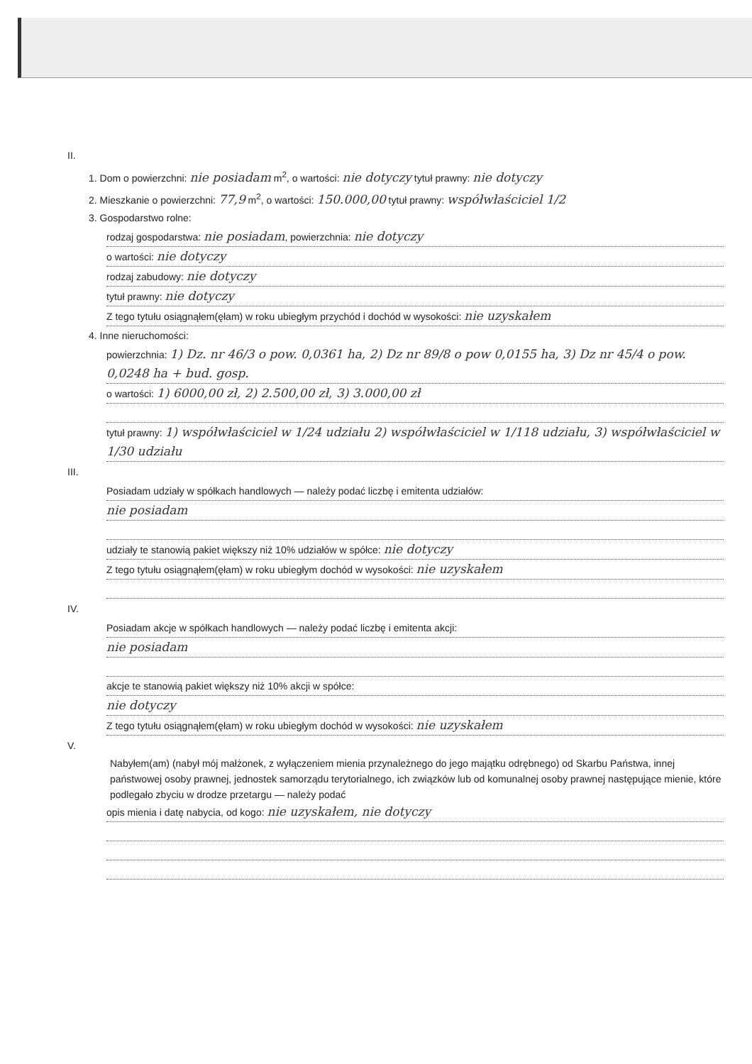II.
1. Dom o powierzchni: nie posiadam m<sup>2</sup>, o wartości: nie dotyczy tytuł prawny: nie dotyczy
2. Mieszkanie o powierzchni: 77,9 m<sup>2</sup>, o wartości: 150.000,00 tytuł prawny: współwłaściciel 1/2
3. Gospodarstwo rolne:
rodzaj gospodarstwa: nie posiadam, powierzchnia: nie dotyczy
o wartości: nie dotyczy
rodzaj zabudowy: nie dotyczy
tytuł prawny: nie dotyczy
Z tego tytułu osiągnąłem(ęłam) w roku ubiegłym przychód i dochód w wysokości: nie uzyskałem
4. Inne nieruchomości:
powierzchnia: 1) Dz. nr 46/3 o pow. 0,0361 ha, 2) Dz nr 89/8 o pow 0,0155 ha, 3) Dz nr 45/4 o pow. 0,0248 ha + bud. gosp.
o wartości: 1) 6000,00 zł, 2) 2.500,00 zł, 3) 3.000,00 zł
tytuł prawny: 1) współwłaściciel w 1/24 udziału 2) współwłaściciel w 1/118 udziału, 3) współwłaściciel w 1/30 udziału
III.
Posiadam udziały w spółkach handlowych — należy podać liczbę i emitenta udziałów:
nie posiadam
udziały te stanowią pakiet większy niż 10% udziałów w spółce: nie dotyczy
Z tego tytułu osiągnąłem(ęłam) w roku ubiegłym dochód w wysokości: nie uzyskałem
IV.
Posiadam akcje w spółkach handlowych — należy podać liczbę i emitenta akcji:
nie posiadam
akcje te stanowią pakiet większy niż 10% akcji w spółce:
nie dotyczy
Z tego tytułu osiągnąłem(ęłam) w roku ubiegłym dochód w wysokości: nie uzyskałem
V.
Nabyłem(am) (nabył mój małżonek, z wyłączeniem mienia przynależnego do jego majątku odrębnego) od Skarbu Państwa, innej państwowej osoby prawnej, jednostek samorządu terytorialnego, ich związków lub od komunalnej osoby prawnej następujące mienie, które podlegało zbyciu w drodze przetargu — należy podać
opis mienia i datę nabycia, od kogo: nie uzyskałem, nie dotyczy